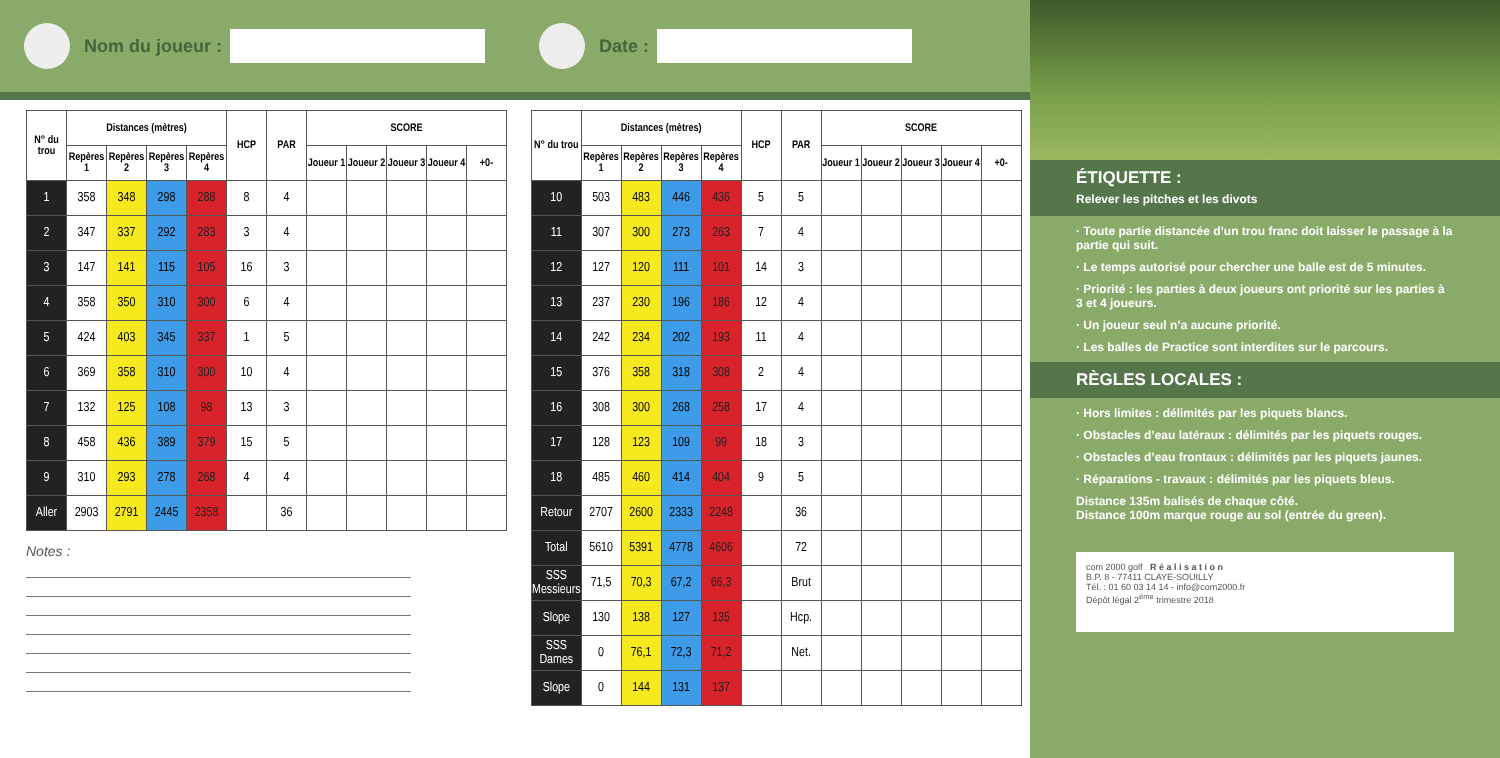Nom du joueur :
| N° du trou | Distances (mètres) | | | | HCP | PAR | SCORE | | | | |
| --- | --- | --- | --- | --- | --- | --- | --- | --- | --- | --- | --- |
| | Repères 1 | Repères 2 | Repères 3 | Repères 4 | | | Joueur 1 | Joueur 2 | Joueur 3 | Joueur 4 | +0- |
| 1 | 358 | 348 | 298 | 288 | 8 | 4 | | | | | |
| 2 | 347 | 337 | 292 | 283 | 3 | 4 | | | | | |
| 3 | 147 | 141 | 115 | 105 | 16 | 3 | | | | | |
| 4 | 358 | 350 | 310 | 300 | 6 | 4 | | | | | |
| 5 | 424 | 403 | 345 | 337 | 1 | 5 | | | | | |
| 6 | 369 | 358 | 310 | 300 | 10 | 4 | | | | | |
| 7 | 132 | 125 | 108 | 98 | 13 | 3 | | | | | |
| 8 | 458 | 436 | 389 | 379 | 15 | 5 | | | | | |
| 9 | 310 | 293 | 278 | 268 | 4 | 4 | | | | | |
| Aller | 2903 | 2791 | 2445 | 2358 | | 36 | | | | | |
Notes :
Date :
| N° du trou | Distances (mètres) | | | | HCP | PAR | SCORE | | | | |
| --- | --- | --- | --- | --- | --- | --- | --- | --- | --- | --- | --- |
| | Repères 1 | Repères 2 | Repères 3 | Repères 4 | | | Joueur 1 | Joueur 2 | Joueur 3 | Joueur 4 | +0- |
| 10 | 503 | 483 | 446 | 436 | 5 | 5 | | | | | |
| 11 | 307 | 300 | 273 | 263 | 7 | 4 | | | | | |
| 12 | 127 | 120 | 111 | 101 | 14 | 3 | | | | | |
| 13 | 237 | 230 | 196 | 186 | 12 | 4 | | | | | |
| 14 | 242 | 234 | 202 | 193 | 11 | 4 | | | | | |
| 15 | 376 | 358 | 318 | 308 | 2 | 4 | | | | | |
| 16 | 308 | 300 | 268 | 258 | 17 | 4 | | | | | |
| 17 | 128 | 123 | 109 | 99 | 18 | 3 | | | | | |
| 18 | 485 | 460 | 414 | 404 | 9 | 5 | | | | | |
| Retour | 2707 | 2600 | 2333 | 2248 | | 36 | | | | | |
| Total | 5610 | 5391 | 4778 | 4606 | | 72 | | | | | |
| SSS Messieurs | 71,5 | 70,3 | 67,2 | 66,3 | | Brut | | | | | |
| Slope | 130 | 138 | 127 | 135 | | Hcp. | | | | | |
| SSS Dames | 0 | 76,1 | 72,3 | 71,2 | | Net. | | | | | |
| Slope | 0 | 144 | 131 | 137 | | | | | | | |
ÉTIQUETTE :
Relever les pitches et les divots
· Toute partie distancée d’un trou franc doit laisser le passage à la partie qui suit.
· Le temps autorisé pour chercher une balle est de 5 minutes.
· Priorité : les parties à deux joueurs ont priorité sur les parties à 3 et 4 joueurs.
· Un joueur seul n’a aucune priorité.
· Les balles de Practice sont interdites sur le parcours.
RÈGLES LOCALES :
· Hors limites : délimités par les piquets blancs.
· Obstacles d’eau latéraux : délimités par les piquets rouges.
· Obstacles d’eau frontaux : délimités par les piquets jaunes.
· Réparations - travaux : délimités par les piquets bleus.
Distance 135m balisés de chaque côté.
Distance 100m marque rouge au sol (entrée du green).
com 2000 golf R é a l i s a t i o n
B.P. 8 - 77411 CLAYE-SOUILLY
Tél. : 01 60 03 14 14 - info@com2000.fr
Dépôt légal 2<sup>ème</sup> trimestre 2018